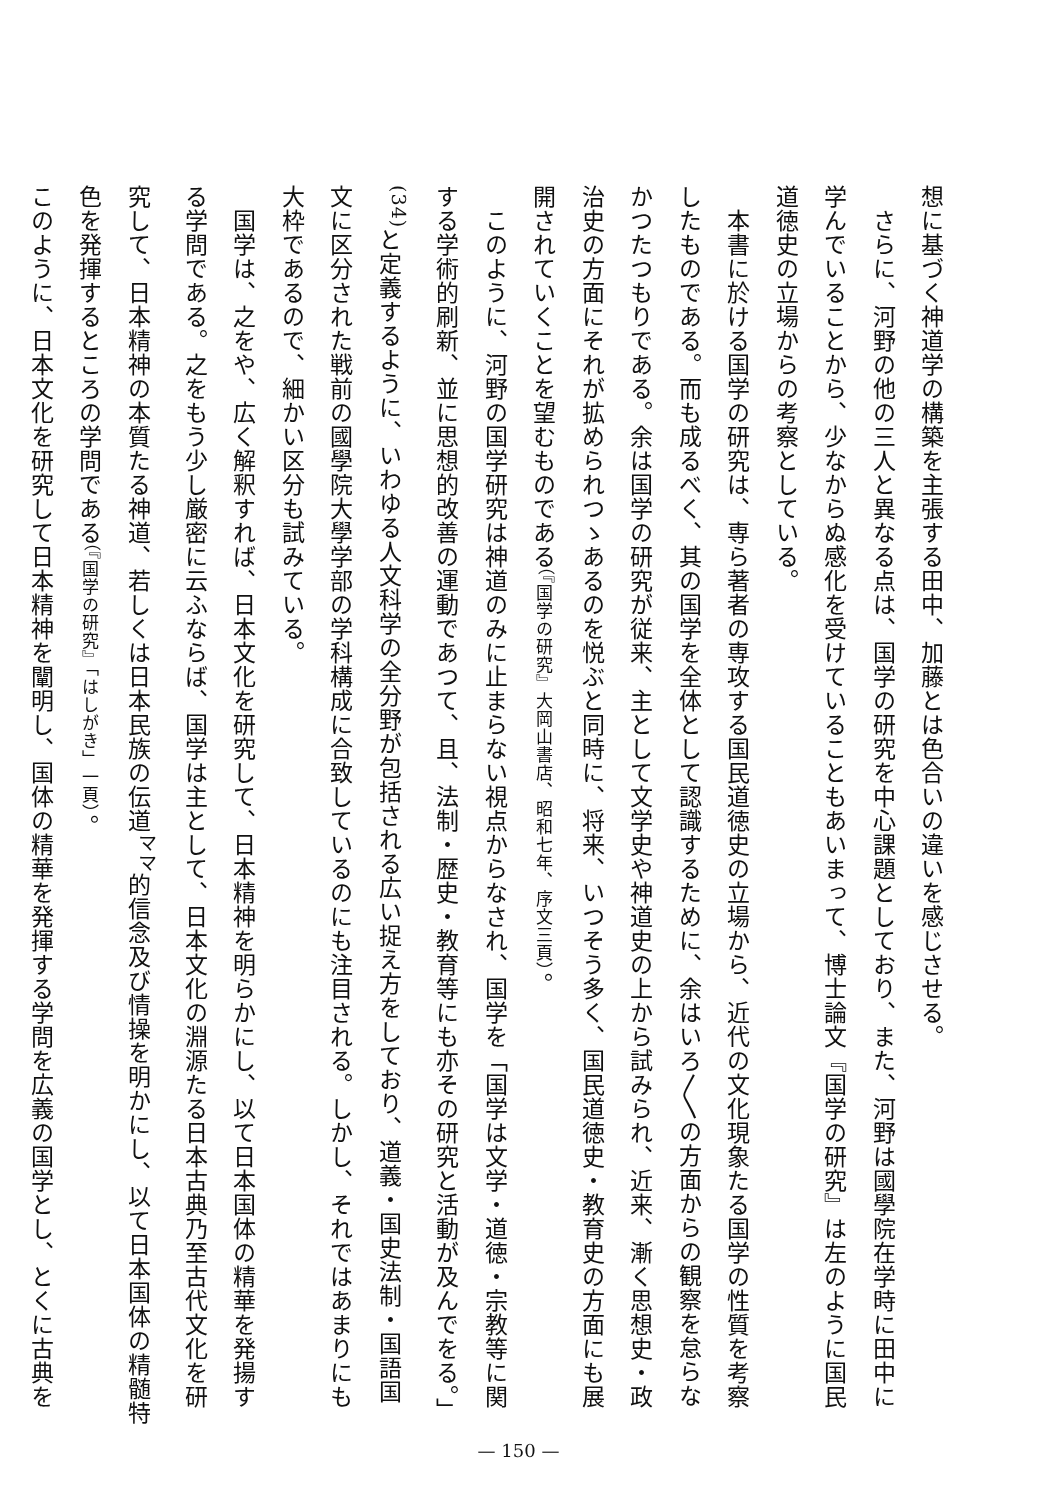想に基づく神道学の構築を主張する田中、加藤とは色合いの違いを感じさせる。
　さらに、河野の他の三人と異なる点は、国学の研究を中心課題としており、また、河野は國學院在学時に田中に学んでいることから、少なからぬ感化を受けていることもあいまって、博士論文『国学の研究』は左のように国民道徳史の立場からの考察としている。
　本書に於ける国学の研究は、専ら著者の専攻する国民道徳史の立場から、近代の文化現象たる国学の性質を考察したものである。而も成るべく、其の国学を全体として認識するために、余はいろ〳〵の方面からの観察を怠らなかつたつもりである。余は国学の研究が従来、主として文学史や神道史の上から試みられ、近来、漸く思想史・政治史の方面にそれが拡められつゝあるのを悦ぶと同時に、将来、いつそう多く、国民道徳史・教育史の方面にも展開されていくことを望むものである（『国学の研究』大岡山書店、昭和七年、序文三頁）。
　このように、河野の国学研究は神道のみに止まらない視点からなされ、国学を「国学は文学・道徳・宗教等に関する学術的刷新、並に思想的改善の運動であつて、且、法制・歴史・教育等にも亦その研究と活動が及んでをる。」<sup>(34)</sup>と定義するように、いわゆる人文科学の全分野が包括される広い捉え方をしており、道義・国史法制・国語国文に区分された戦前の國學院大學学部の学科構成に合致しているのにも注目される。しかし、それではあまりにも大枠であるので、細かい区分も試みている。
　国学は、之をや、広く解釈すれば、日本文化を研究して、日本精神を明らかにし、以て日本国体の精華を発揚する学問である。之をもう少し厳密に云ふならば、国学は主として、日本文化の淵源たる日本古典乃至古代文化を研究して、日本精神の本質たる神道、若しくは日本民族の伝道<sup>ママ</sup>的信念及び情操を明かにし、以て日本国体の精髄特色を発揮するところの学問である（『国学の研究』「はしがき」一頁）。
このように、日本文化を研究して日本精神を闡明し、国体の精華を発揮する学問を広義の国学とし、とくに古典を
— 150 —